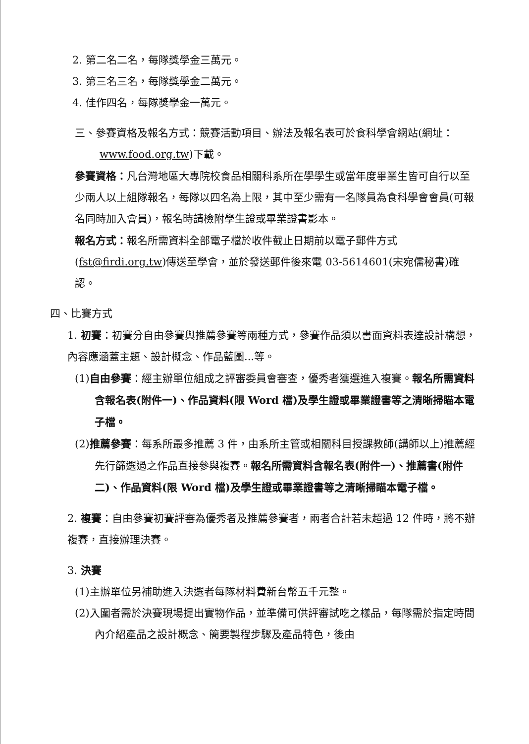2. 第二名二名，每隊獎學金三萬元。
3. 第三名三名，每隊獎學金二萬元。
4. 佳作四名，每隊獎學金一萬元。
三、參賽資格及報名方式：競賽活動項目、辦法及報名表可於食科學會網站(網址：www.food.org.tw)下載。
參賽資格：凡台灣地區大專院校食品相關科系所在學學生或當年度畢業生皆可自行以至少兩人以上組隊報名，每隊以四名為上限，其中至少需有一名隊員為食科學會會員(可報名同時加入會員)，報名時請檢附學生證或畢業證書影本。
報名方式：報名所需資料全部電子檔於收件截止日期前以電子郵件方式(fst@firdi.org.tw)傳送至學會，並於發送郵件後來電 03-5614601(宋宛儒秘書)確認。
四、比賽方式
1. 初賽：初賽分自由參賽與推薦參賽等兩種方式，參賽作品須以書面資料表達設計構想，內容應涵蓋主題、設計概念、作品藍圖...等。
(1)自由參賽：經主辦單位組成之評審委員會審查，優秀者獲選進入複賽。報名所需資料含報名表(附件一)、作品資料(限 Word 檔)及學生證或畢業證書等之清晰掃瞄本電子檔。
(2)推薦參賽：每系所最多推薦 3 件，由系所主管或相關科目授課教師(講師以上)推薦經先行篩選過之作品直接參與複賽。報名所需資料含報名表(附件一)、推薦書(附件二)、作品資料(限 Word 檔)及學生證或畢業證書等之清晰掃瞄本電子檔。
2. 複賽：自由參賽初賽評審為優秀者及推薦參賽者，兩者合計若未超過 12 件時，將不辦複賽，直接辦理決賽。
3. 決賽
(1)主辦單位另補助進入決選者每隊材料費新台幣五千元整。
(2)入圍者需於決賽現場提出實物作品，並準備可供評審試吃之樣品，每隊需於指定時間內介紹產品之設計概念、簡要製程步驟及產品特色，後由